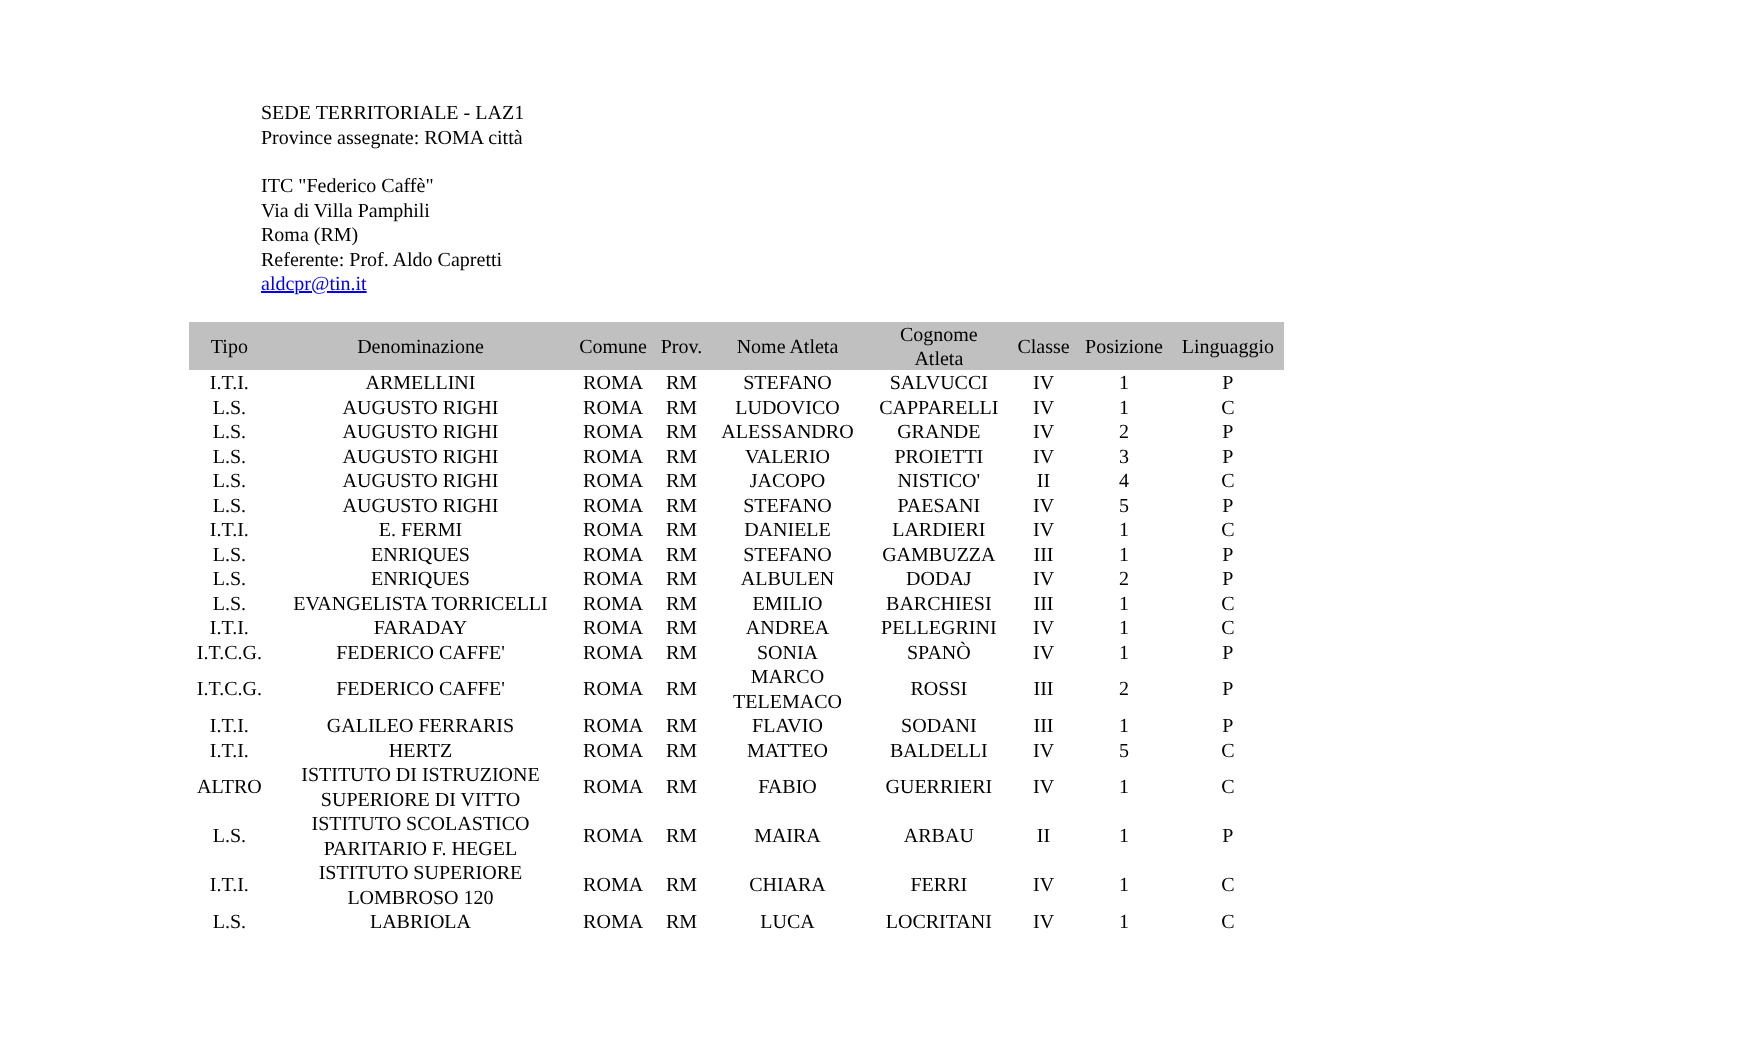SEDE TERRITORIALE - LAZ1
Province assegnate: ROMA città
ITC "Federico Caffè"
Via di Villa Pamphili
Roma (RM)
Referente: Prof. Aldo Capretti
aldcpr@tin.it
| Tipo | Denominazione | Comune | Prov. | Nome Atleta | Cognome Atleta | Classe | Posizione | Linguaggio |
| --- | --- | --- | --- | --- | --- | --- | --- | --- |
| I.T.I. | ARMELLINI | ROMA | RM | STEFANO | SALVUCCI | IV | 1 | P |
| L.S. | AUGUSTO RIGHI | ROMA | RM | LUDOVICO | CAPPARELLI | IV | 1 | C |
| L.S. | AUGUSTO RIGHI | ROMA | RM | ALESSANDRO | GRANDE | IV | 2 | P |
| L.S. | AUGUSTO RIGHI | ROMA | RM | VALERIO | PROIETTI | IV | 3 | P |
| L.S. | AUGUSTO RIGHI | ROMA | RM | JACOPO | NISTICO' | II | 4 | C |
| L.S. | AUGUSTO RIGHI | ROMA | RM | STEFANO | PAESANI | IV | 5 | P |
| I.T.I. | E. FERMI | ROMA | RM | DANIELE | LARDIERI | IV | 1 | C |
| L.S. | ENRIQUES | ROMA | RM | STEFANO | GAMBUZZA | III | 1 | P |
| L.S. | ENRIQUES | ROMA | RM | ALBULEN | DODAJ | IV | 2 | P |
| L.S. | EVANGELISTA TORRICELLI | ROMA | RM | EMILIO | BARCHIESI | III | 1 | C |
| I.T.I. | FARADAY | ROMA | RM | ANDREA | PELLEGRINI | IV | 1 | C |
| I.T.C.G. | FEDERICO CAFFE' | ROMA | RM | SONIA | SPANÒ | IV | 1 | P |
| I.T.C.G. | FEDERICO CAFFE' | ROMA | RM | MARCO TELEMACO | ROSSI | III | 2 | P |
| I.T.I. | GALILEO FERRARIS | ROMA | RM | FLAVIO | SODANI | III | 1 | P |
| I.T.I. | HERTZ | ROMA | RM | MATTEO | BALDELLI | IV | 5 | C |
| ALTRO | ISTITUTO DI ISTRUZIONE SUPERIORE DI VITTO | ROMA | RM | FABIO | GUERRIERI | IV | 1 | C |
| L.S. | ISTITUTO SCOLASTICO PARITARIO F. HEGEL | ROMA | RM | MAIRA | ARBAU | II | 1 | P |
| I.T.I. | ISTITUTO SUPERIORE LOMBROSO 120 | ROMA | RM | CHIARA | FERRI | IV | 1 | C |
| L.S. | LABRIOLA | ROMA | RM | LUCA | LOCRITANI | IV | 1 | C |